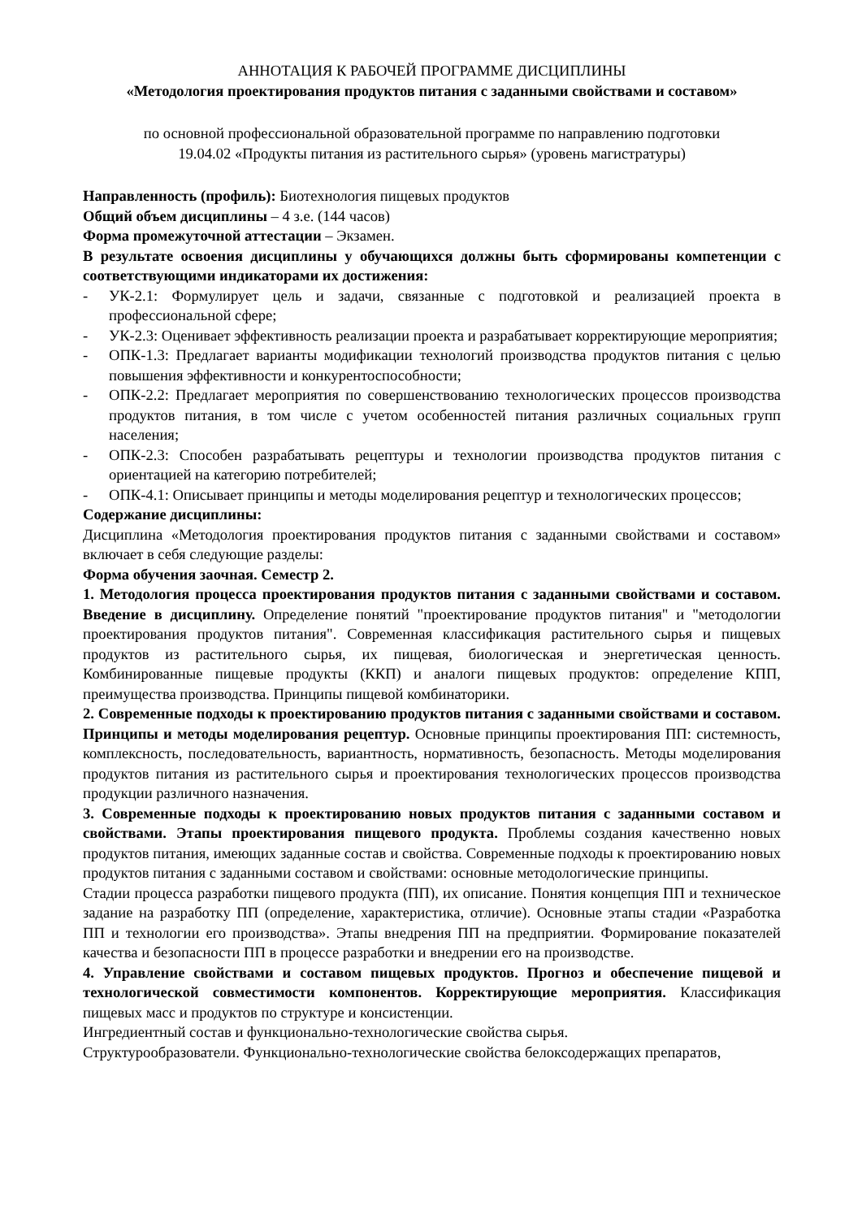АННОТАЦИЯ К РАБОЧЕЙ ПРОГРАММЕ ДИСЦИПЛИНЫ
«Методология проектирования продуктов питания с заданными свойствами и составом»
по основной профессиональной образовательной программе по направлению подготовки
19.04.02 «Продукты питания из растительного сырья» (уровень магистратуры)
Направленность (профиль): Биотехнология пищевых продуктов
Общий объем дисциплины – 4 з.е. (144 часов)
Форма промежуточной аттестации – Экзамен.
В результате освоения дисциплины у обучающихся должны быть сформированы компетенции с соответствующими индикаторами их достижения:
- УК-2.1: Формулирует цель и задачи, связанные с подготовкой и реализацией проекта в профессиональной сфере;
- УК-2.3: Оценивает эффективность реализации проекта и разрабатывает корректирующие мероприятия;
- ОПК-1.3: Предлагает варианты модификации технологий производства продуктов питания с целью повышения эффективности и конкурентоспособности;
- ОПК-2.2: Предлагает мероприятия по совершенствованию технологических процессов производства продуктов питания, в том числе с учетом особенностей питания различных социальных групп населения;
- ОПК-2.3: Способен разрабатывать рецептуры и технологии производства продуктов питания с ориентацией на категорию потребителей;
- ОПК-4.1: Описывает принципы и методы моделирования рецептур и технологических процессов;
Содержание дисциплины:
Дисциплина «Методология проектирования продуктов питания с заданными свойствами и составом» включает в себя следующие разделы:
Форма обучения заочная. Семестр 2.
1. Методология процесса проектирования продуктов питания с заданными свойствами и составом. Введение в дисциплину. Определение понятий "проектирование продуктов питания" и "методологии проектирования продуктов питания". Современная классификация растительного сырья и пищевых продуктов из растительного сырья, их пищевая, биологическая и энергетическая ценность. Комбинированные пищевые продукты (ККП) и аналоги пищевых продуктов: определение КПП, преимущества производства. Принципы пищевой комбинаторики.
2. Современные подходы к проектированию продуктов питания с заданными свойствами и составом. Принципы и методы моделирования рецептур. Основные принципы проектирования ПП: системность, комплексность, последовательность, вариантность, нормативность, безопасность. Методы моделирования продуктов питания из растительного сырья и проектирования технологических процессов производства продукции различного назначения.
3. Современные подходы к проектированию новых продуктов питания с заданными составом и свойствами. Этапы проектирования пищевого продукта. Проблемы создания качественно новых продуктов питания, имеющих заданные состав и свойства. Современные подходы к проектированию новых продуктов питания с заданными составом и свойствами: основные методологические принципы.
Стадии процесса разработки пищевого продукта (ПП), их описание. Понятия концепция ПП и техническое задание на разработку ПП (определение, характеристика, отличие). Основные этапы стадии «Разработка ПП и технологии его производства». Этапы внедрения ПП на предприятии. Формирование показателей качества и безопасности ПП в процессе разработки и внедрении его на производстве.
4. Управление свойствами и составом пищевых продуктов. Прогноз и обеспечение пищевой и технологической совместимости компонентов. Корректирующие мероприятия. Классификация пищевых масс и продуктов по структуре и консистенции.
Ингредиентный состав и функционально-технологические свойства сырья.
Структурообразователи. Функционально-технологические свойства белоксодержащих препаратов,